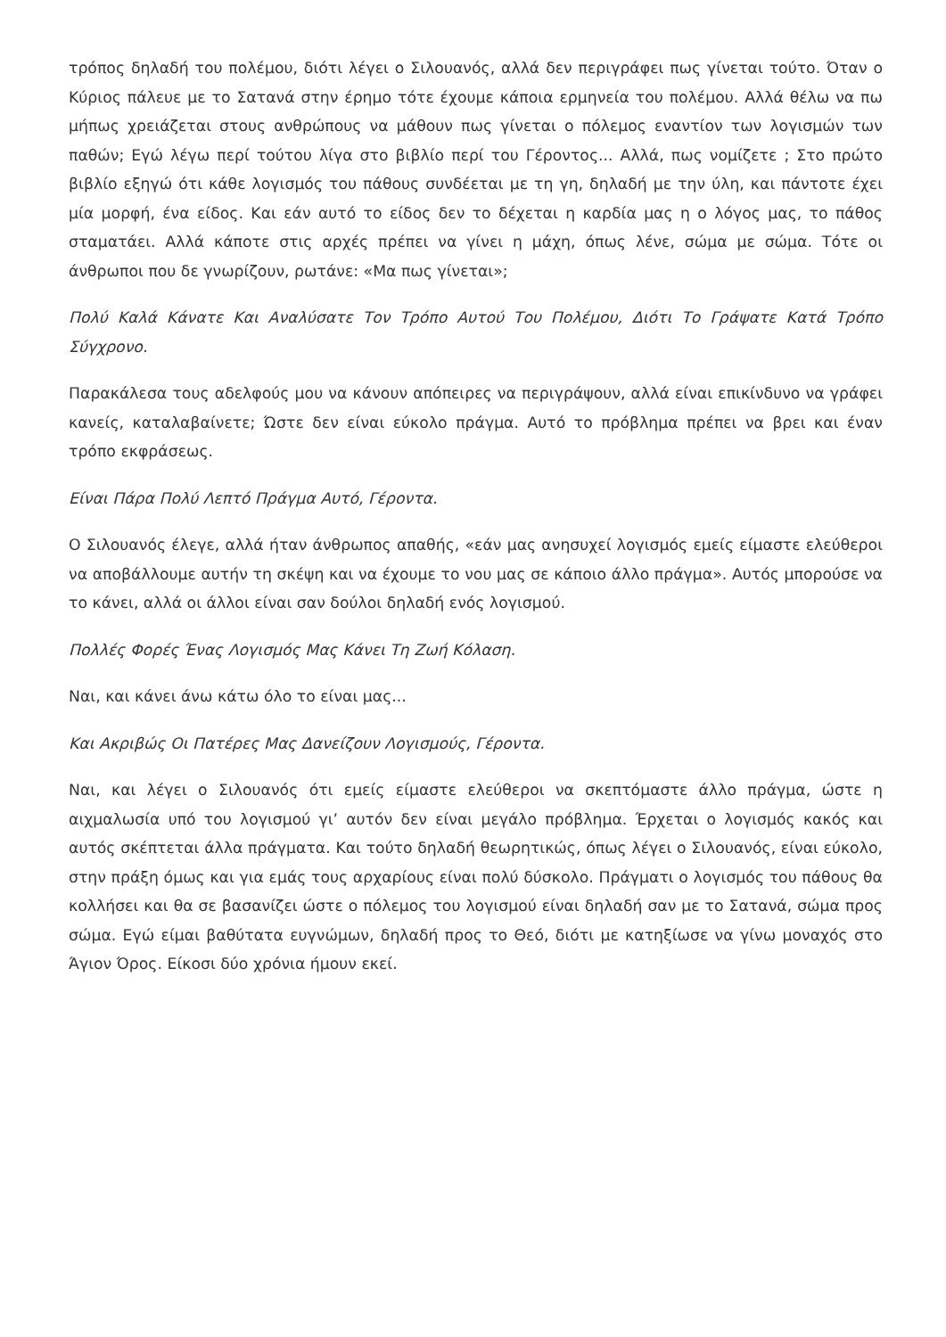τρόπος δηλαδή του πολέμου, διότι λέγει ο Σιλουανός, αλλά δεν περιγράφει πως γίνεται τούτο. Όταν ο Κύριος πάλευε με το Σατανά στην έρημο τότε έχουμε κάποια ερμηνεία του πολέμου. Αλλά θέλω να πω μήπως χρειάζεται στους ανθρώπους να μάθουν πως γίνεται ο πόλεμος εναντίον των λογισμών των παθών; Εγώ λέγω περί τούτου λίγα στο βιβλίο περί του Γέροντος... Αλλά, πως νομίζετε ; Στο πρώτο βιβλίο εξηγώ ότι κάθε λογισμός του πάθους συνδέεται με τη γη, δηλαδή με την ύλη, και πάντοτε έχει μία μορφή, ένα είδος. Και εάν αυτό το είδος δεν το δέχεται η καρδία μας η ο λόγος μας, το πάθος σταματάει. Αλλά κάποτε στις αρχές πρέπει να γίνει η μάχη, όπως λένε, σώμα με σώμα. Τότε οι άνθρωποι που δε γνωρίζουν, ρωτάνε: «Μα πως γίνεται»;
Πολύ Καλά Κάνατε Και Αναλύσατε Τον Τρόπο Αυτού Του Πολέμου, Διότι Το Γράψατε Κατά Τρόπο Σύγχρονο.
Παρακάλεσα τους αδελφούς μου να κάνουν απόπειρες να περιγράψουν, αλλά είναι επικίνδυνο να γράφει κανείς, καταλαβαίνετε; Ώστε δεν είναι εύκολο πράγμα. Αυτό το πρόβλημα πρέπει να βρει και έναν τρόπο εκφράσεως.
Είναι Πάρα Πολύ Λεπτό Πράγμα Αυτό, Γέροντα.
Ο Σιλουανός έλεγε, αλλά ήταν άνθρωπος απαθής, «εάν μας ανησυχεί λογισμός εμείς είμαστε ελεύθεροι να αποβάλλουμε αυτήν τη σκέψη και να έχουμε το νου μας σε κάποιο άλλο πράγμα». Αυτός μπορούσε να το κάνει, αλλά οι άλλοι είναι σαν δούλοι δηλαδή ενός λογισμού.
Πολλές Φορές Ένας Λογισμός Μας Κάνει Τη Ζωή Κόλαση.
Ναι, και κάνει άνω κάτω όλο το είναι μας...
Και Ακριβώς Οι Πατέρες Μας Δανείζουν Λογισμούς, Γέροντα.
Ναι, και λέγει ο Σιλουανός ότι εμείς είμαστε ελεύθεροι να σκεπτόμαστε άλλο πράγμα, ώστε η αιχμαλωσία υπό του λογισμού γι’ αυτόν δεν είναι μεγάλο πρόβλημα. Έρχεται ο λογισμός κακός και αυτός σκέπτεται άλλα πράγματα. Και τούτο δηλαδή θεωρητικώς, όπως λέγει ο Σιλουανός, είναι εύκολο, στην πράξη όμως και για εμάς τους αρχαρίους είναι πολύ δύσκολο. Πράγματι ο λογισμός του πάθους θα κολλήσει και θα σε βασανίζει ώστε ο πόλεμος του λογισμού είναι δηλαδή σαν με το Σατανά, σώμα προς σώμα. Εγώ είμαι βαθύτατα ευγνώμων, δηλαδή προς το Θεό, διότι με κατηξίωσε να γίνω μοναχός στο Άγιον Όρος. Είκοσι δύο χρόνια ήμουν εκεί.